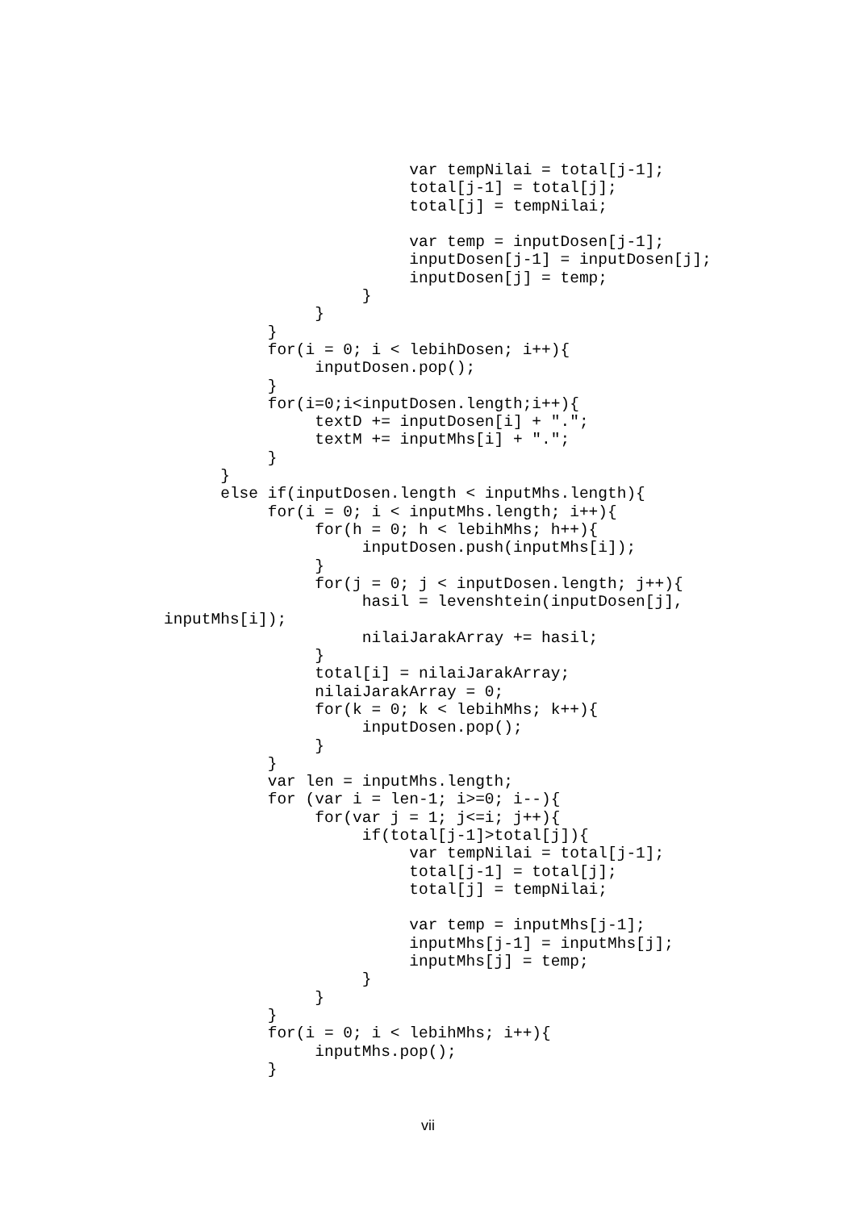var tempNilai = total[j-1];
                          total[j-1] = total[j];
                          total[j] = tempNilai;

                          var temp = inputDosen[j-1];
                          inputDosen[j-1] = inputDosen[j];
                          inputDosen[j] = temp;
                     }
                }
           }
           for(i = 0; i < lebihDosen; i++){
                inputDosen.pop();
           }
           for(i=0;i<inputDosen.length;i++){
                textD += inputDosen[i] + ".";
                textM += inputMhs[i] + ".";
           }
      }
      else if(inputDosen.length < inputMhs.length){
           for(i = 0; i < inputMhs.length; i++){
                for(h = 0; h < lebihMhs; h++){
                     inputDosen.push(inputMhs[i]);
                }
                for(j = 0; j < inputDosen.length; j++){
                     hasil = levenshtein(inputDosen[j],
inputMhs[i]);
                     nilaiJarakArray += hasil;
                }
                total[i] = nilaiJarakArray;
                nilaiJarakArray = 0;
                for(k = 0; k < lebihMhs; k++){
                     inputDosen.pop();
                }
           }
           var len = inputMhs.length;
           for (var i = len-1; i>=0; i--){
                for(var j = 1; j<=i; j++){
                     if(total[j-1]>total[j]){
                          var tempNilai = total[j-1];
                          total[j-1] = total[j];
                          total[j] = tempNilai;

                          var temp = inputMhs[j-1];
                          inputMhs[j-1] = inputMhs[j];
                          inputMhs[j] = temp;
                     }
                }
           }
           for(i = 0; i < lebihMhs; i++){
                inputMhs.pop();
           }
vii